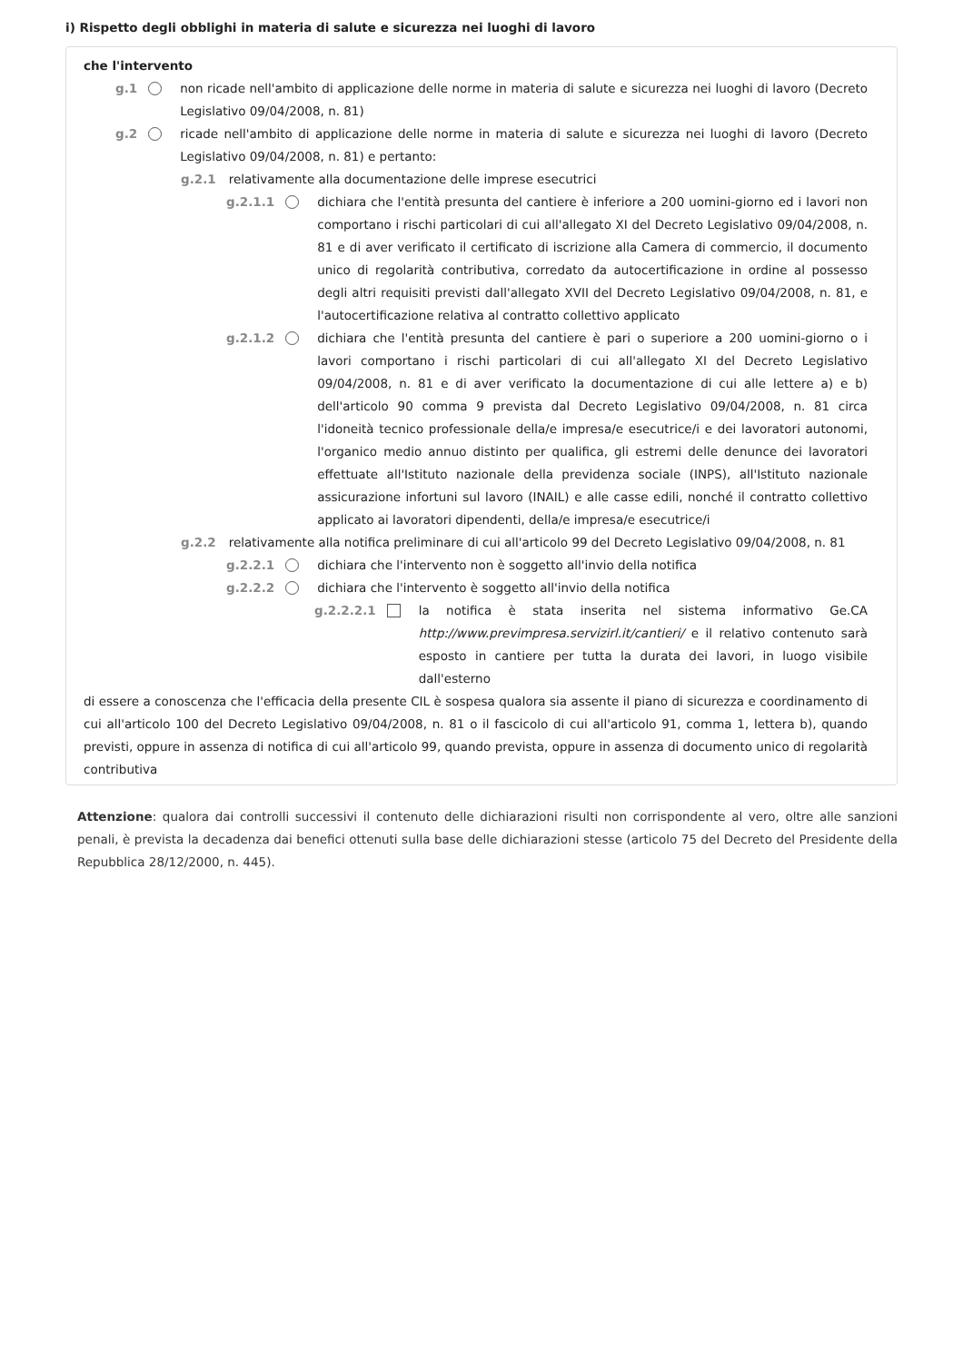i) Rispetto degli obblighi in materia di salute e sicurezza nei luoghi di lavoro
che l'intervento
g.1 non ricade nell'ambito di applicazione delle norme in materia di salute e sicurezza nei luoghi di lavoro (Decreto Legislativo 09/04/2008, n. 81)
g.2 ricade nell'ambito di applicazione delle norme in materia di salute e sicurezza nei luoghi di lavoro (Decreto Legislativo 09/04/2008, n. 81) e pertanto:
g.2.1 relativamente alla documentazione delle imprese esecutrici
g.2.1.1 dichiara che l'entità presunta del cantiere è inferiore a 200 uomini-giorno ed i lavori non comportano i rischi particolari di cui all'allegato XI del Decreto Legislativo 09/04/2008, n. 81 e di aver verificato il certificato di iscrizione alla Camera di commercio, il documento unico di regolarità contributiva, corredato da autocertificazione in ordine al possesso degli altri requisiti previsti dall'allegato XVII del Decreto Legislativo 09/04/2008, n. 81, e l'autocertificazione relativa al contratto collettivo applicato
g.2.1.2 dichiara che l'entità presunta del cantiere è pari o superiore a 200 uomini-giorno o i lavori comportano i rischi particolari di cui all'allegato XI del Decreto Legislativo 09/04/2008, n. 81 e di aver verificato la documentazione di cui alle lettere a) e b) dell'articolo 90 comma 9 prevista dal Decreto Legislativo 09/04/2008, n. 81 circa l'idoneità tecnico professionale della/e impresa/e esecutrice/i e dei lavoratori autonomi, l'organico medio annuo distinto per qualifica, gli estremi delle denunce dei lavoratori effettuate all'Istituto nazionale della previdenza sociale (INPS), all'Istituto nazionale assicurazione infortuni sul lavoro (INAIL) e alle casse edili, nonché il contratto collettivo applicato ai lavoratori dipendenti, della/e impresa/e esecutrice/i
g.2.2 relativamente alla notifica preliminare di cui all'articolo 99 del Decreto Legislativo 09/04/2008, n. 81
g.2.2.1 dichiara che l'intervento non è soggetto all'invio della notifica
g.2.2.2 dichiara che l'intervento è soggetto all'invio della notifica
g.2.2.2.1 la notifica è stata inserita nel sistema informativo Ge.CA http://www.previmpresa.servizirl.it/cantieri/ e il relativo contenuto sarà esposto in cantiere per tutta la durata dei lavori, in luogo visibile dall'esterno
di essere a conoscenza che l'efficacia della presente CIL è sospesa qualora sia assente il piano di sicurezza e coordinamento di cui all'articolo 100 del Decreto Legislativo 09/04/2008, n. 81 o il fascicolo di cui all'articolo 91, comma 1, lettera b), quando previsti, oppure in assenza di notifica di cui all'articolo 99, quando prevista, oppure in assenza di documento unico di regolarità contributiva
Attenzione: qualora dai controlli successivi il contenuto delle dichiarazioni risulti non corrispondente al vero, oltre alle sanzioni penali, è prevista la decadenza dai benefici ottenuti sulla base delle dichiarazioni stesse (articolo 75 del Decreto del Presidente della Repubblica 28/12/2000, n. 445).